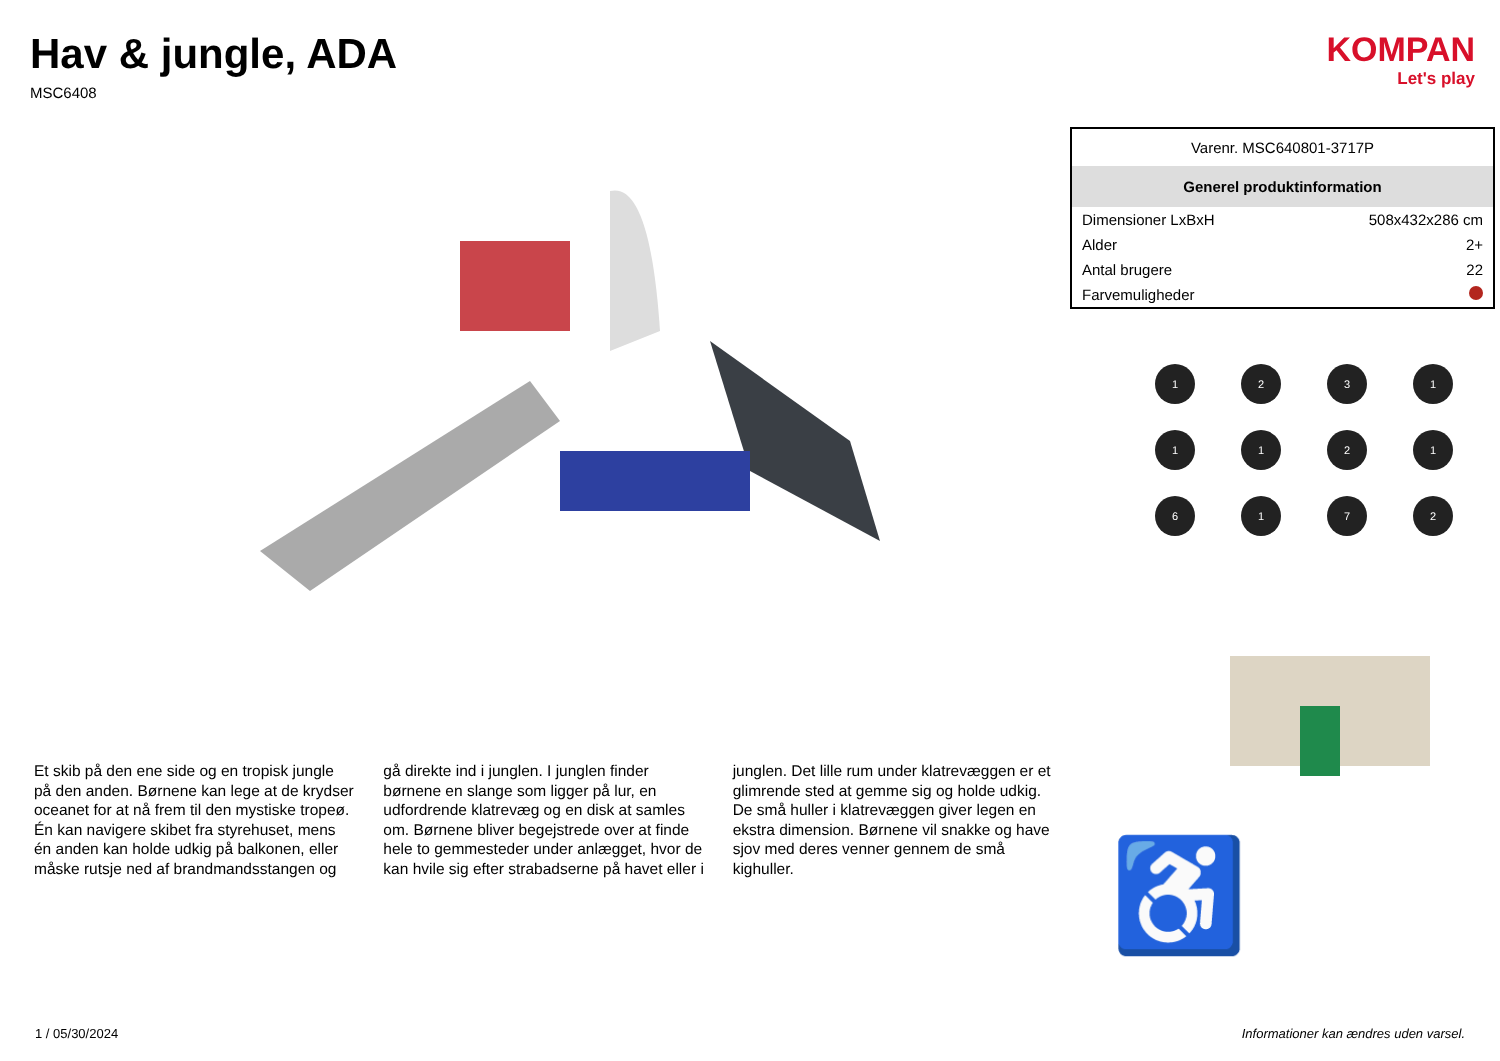Hav & jungle, ADA
MSC6408
Et skib på den ene side og en tropisk jungle på den anden. Børnene kan lege at de krydser oceanet for at nå frem til den mystiske tropeø. Én kan navigere skibet fra styrehuset, mens én anden kan holde udkig på balkonen, eller måske rutsje ned af brandmandsstangen og gå direkte ind i junglen. I junglen finder børnene en slange som ligger på lur, en udfordrende klatrevæg og en disk at samles om. Børnene bliver begejstrede over at finde hele to gemmesteder under anlægget, hvor de kan hvile sig efter strabadserne på havet eller i junglen. Det lille rum under klatrevæggen er et glimrende sted at gemme sig og holde udkig. De små huller i klatrevæggen giver legen en ekstra dimension. Børnene vil snakke og have sjov med deres venner gennem de små kighuller.
KOMPAN
Let's play
| Varenr. MSC640801-3717P | |
| Generel produktinformation | |
| Dimensioner LxBxH | 508x432x286 cm |
| Alder | 2+ |
| Antal brugere | 22 |
| Farvemuligheder | |
1
2
3
1
1
1
2
1
6
1
7
2
♿
1 / 05/30/2024 Informationer kan ændres uden varsel.